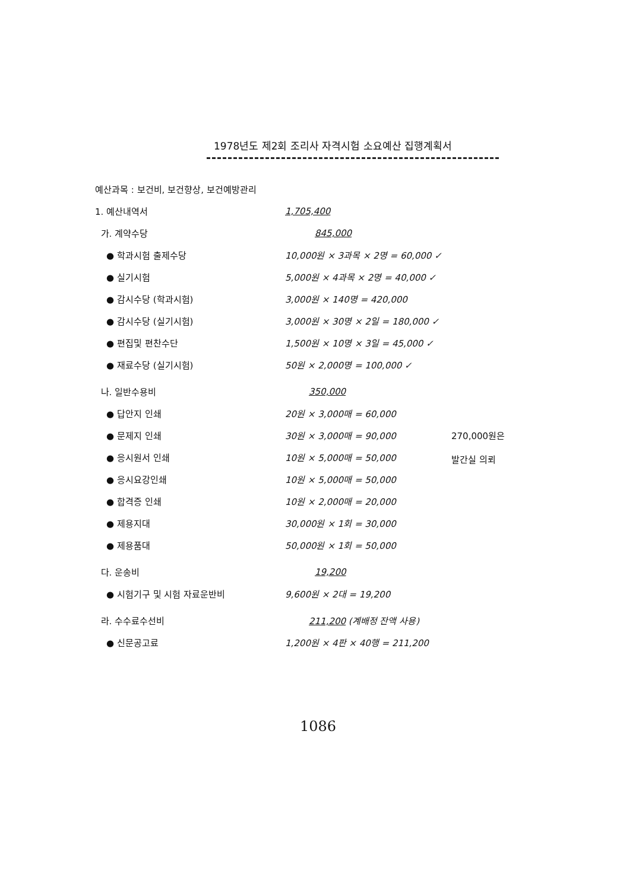1978년도 제2회 조리사 자격시험 소요예산 집행계획서
예산과목 : 보건비, 보건향상, 보건예방관리
1. 예산내역서 1,705,400
가. 계약수당 845,000
● 학과시험 출제수당
10,000원 × 3과목 × 2명 = 60,000 ✓
● 실기시험
5,000원 × 4과목 × 2명 = 40,000 ✓
● 감시수당 (학과시험) 3,000원 × 140명 = 420,000
● 감시수당 (실기시험)
3,000원 × 30명 × 2일 = 180,000 ✓
● 편집및 편찬수단 1,500원 × 10명 × 3일 = 45,000 ✓
● 재료수당 (실기시험) 50원 × 2,000명 = 100,000 ✓
나. 일반수용비 350,000
● 답안지 인쇄 20원 × 3,000매 = 60,000
● 문제지 인쇄 30원 × 3,000매 = 90,000
● 응시원서 인쇄 10원 × 5,000매 = 50,000
● 응시요강인쇄 10원 × 5,000매 = 50,000
● 합격증 인쇄 10원 × 2,000매 = 20,000
● 제용지대 30,000원 × 1회 = 30,000
● 제용품대 50,000원 × 1회 = 50,000
다. 운송비 19,200
● 시험기구 및 시험 자료운반비 9,600원 × 2대 = 19,200
라. 수수료수선비 211,200 (계배정 잔액 사용)
● 신문공고료 1,200원 × 4판 × 40행 = 211,200
270,000원은
발간실 의뢰
1086